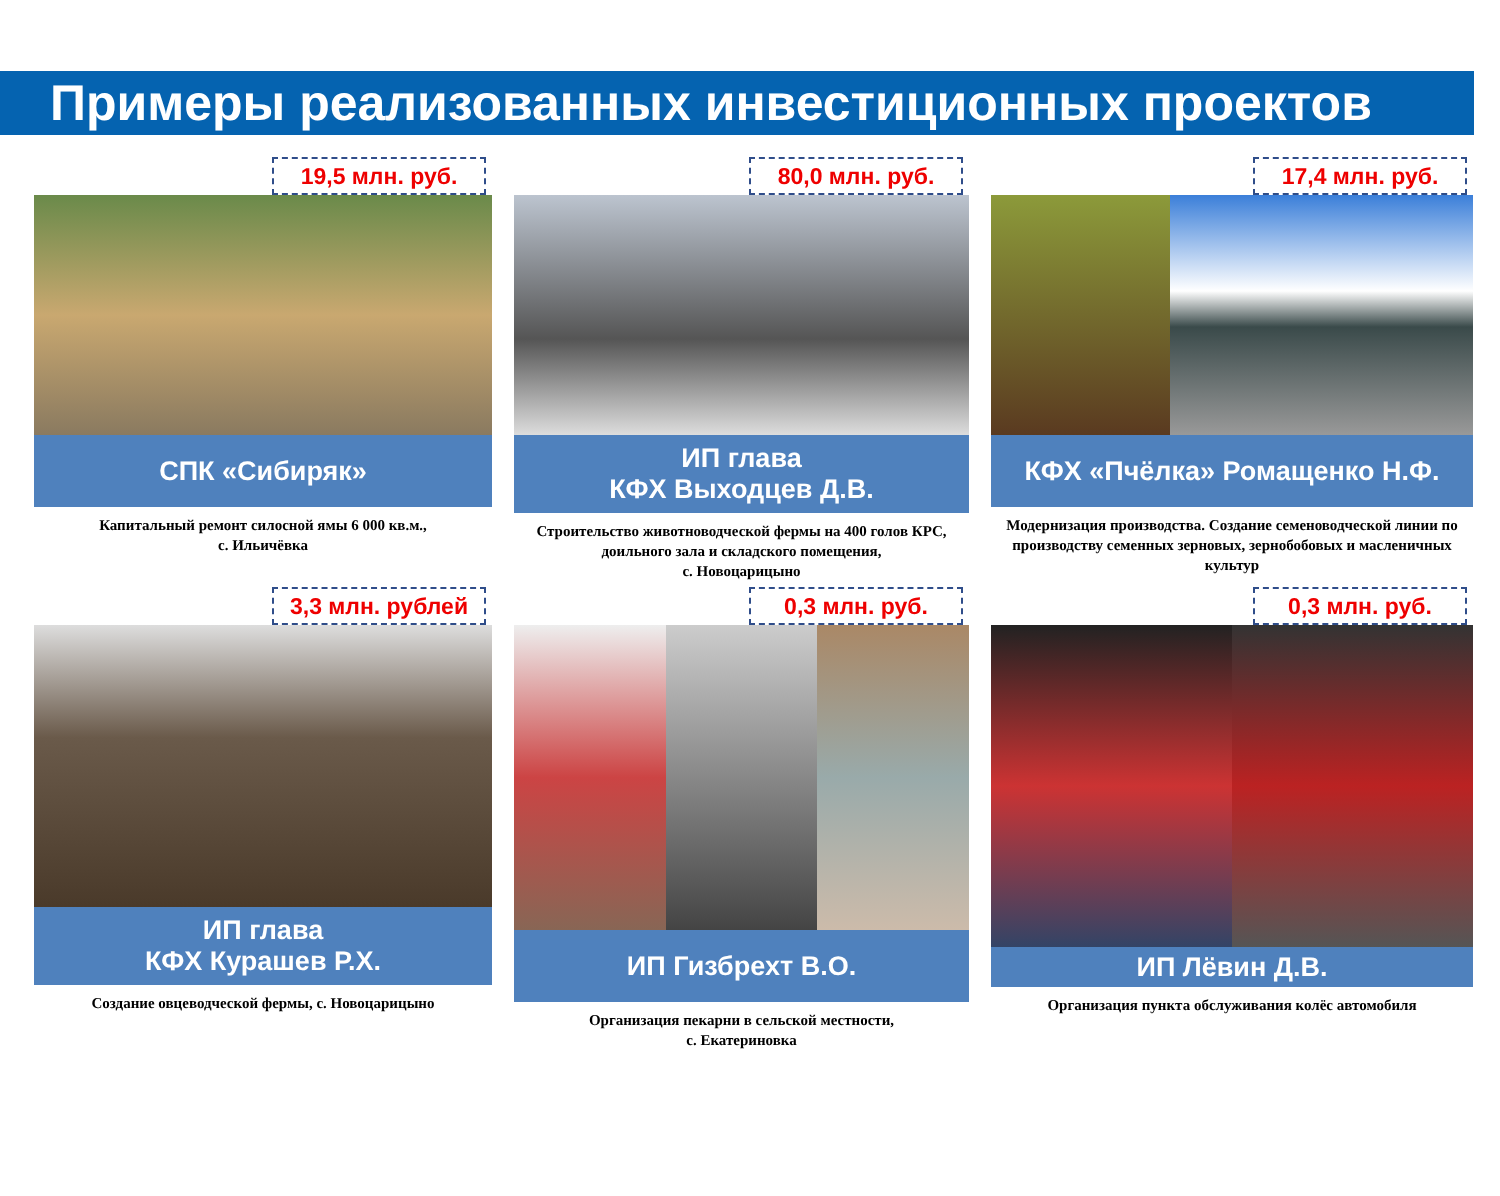Примеры реализованных инвестиционных проектов
19,5 млн. руб.
СПК «Сибиряк»
Капитальный ремонт силосной ямы 6 000 кв.м.,
с. Ильичёвка
80,0 млн. руб.
ИП глава
КФХ Выходцев Д.В.
Строительство животноводческой фермы на 400 голов КРС, доильного зала и складского помещения,
с. Новоцарицыно
17,4 млн. руб.
КФХ «Пчёлка» Ромащенко Н.Ф.
Модернизация производства. Создание семеноводческой линии по производству семенных зерновых, зернобобовых и масленичных культур
3,3 млн. рублей
ИП глава
КФХ Курашев Р.Х.
Создание овцеводческой фермы, с. Новоцарицыно
0,3 млн. руб.
ИП Гизбрехт В.О.
Организация пекарни в сельской местности,
с. Екатериновка
0,3 млн. руб.
ИП Лёвин Д.В.
Организация пункта обслуживания колёс автомобиля